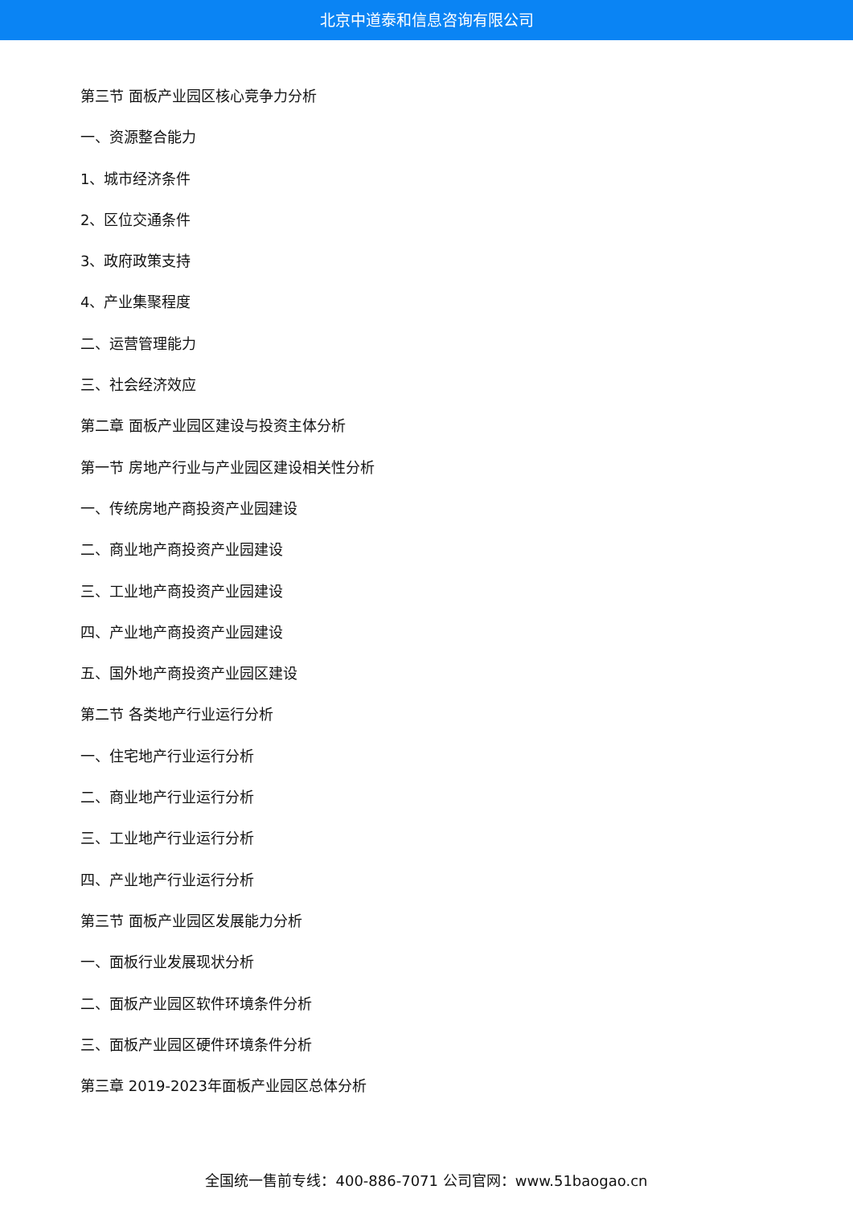北京中道泰和信息咨询有限公司
第三节 面板产业园区核心竞争力分析
一、资源整合能力
1、城市经济条件
2、区位交通条件
3、政府政策支持
4、产业集聚程度
二、运营管理能力
三、社会经济效应
第二章 面板产业园区建设与投资主体分析
第一节 房地产行业与产业园区建设相关性分析
一、传统房地产商投资产业园建设
二、商业地产商投资产业园建设
三、工业地产商投资产业园建设
四、产业地产商投资产业园建设
五、国外地产商投资产业园区建设
第二节 各类地产行业运行分析
一、住宅地产行业运行分析
二、商业地产行业运行分析
三、工业地产行业运行分析
四、产业地产行业运行分析
第三节 面板产业园区发展能力分析
一、面板行业发展现状分析
二、面板产业园区软件环境条件分析
三、面板产业园区硬件环境条件分析
第三章 2019-2023年面板产业园区总体分析
全国统一售前专线：400-886-7071 公司官网：www.51baogao.cn